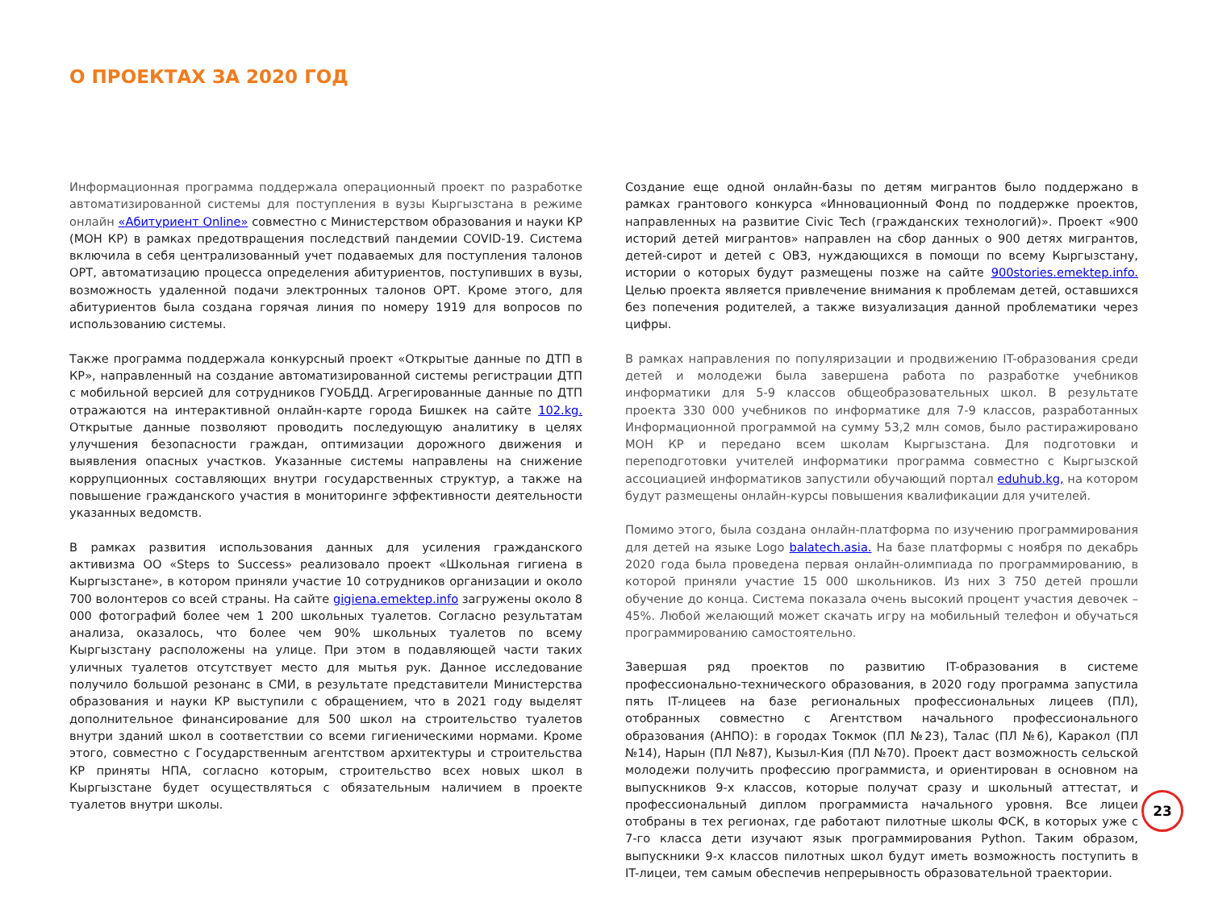О ПРОЕКТАХ ЗА 2020 ГОД
Информационная программа поддержала операционный проект по разработке автоматизированной системы для поступления в вузы Кыргызстана в режиме онлайн «Абитуриент Online» совместно с Министерством образования и науки КР (МОН КР) в рамках предотвращения последствий пандемии COVID-19. Система включила в себя централизованный учет подаваемых для поступления талонов ОРТ, автоматизацию процесса определения абитуриентов, поступивших в вузы, возможность удаленной подачи электронных талонов ОРТ. Кроме этого, для абитуриентов была создана горячая линия по номеру 1919 для вопросов по использованию системы.
Также программа поддержала конкурсный проект «Открытые данные по ДТП в КР», направленный на создание автоматизированной системы регистрации ДТП с мобильной версией для сотрудников ГУОБДД. Агрегированные данные по ДТП отражаются на интерактивной онлайн-карте города Бишкек на сайте 102.kg. Открытые данные позволяют проводить последующую аналитику в целях улучшения безопасности граждан, оптимизации дорожного движения и выявления опасных участков. Указанные системы направлены на снижение коррупционных составляющих внутри государственных структур, а также на повышение гражданского участия в мониторинге эффективности деятельности указанных ведомств.
В рамках развития использования данных для усиления гражданского активизма ОО «Steps to Success» реализовало проект «Школьная гигиена в Кыргызстане», в котором приняли участие 10 сотрудников организации и около 700 волонтеров со всей страны. На сайте gigiena.emektep.info загружены около 8 000 фотографий более чем 1 200 школьных туалетов. Согласно результатам анализа, оказалось, что более чем 90% школьных туалетов по всему Кыргызстану расположены на улице. При этом в подавляющей части таких уличных туалетов отсутствует место для мытья рук. Данное исследование получило большой резонанс в СМИ, в результате представители Министерства образования и науки КР выступили с обращением, что в 2021 году выделят дополнительное финансирование для 500 школ на строительство туалетов внутри зданий школ в соответствии со всеми гигиеническими нормами. Кроме этого, совместно с Государственным агентством архитектуры и строительства КР приняты НПА, согласно которым, строительство всех новых школ в Кыргызстане будет осуществляться с обязательным наличием в проекте туалетов внутри школы.
Создание еще одной онлайн-базы по детям мигрантов было поддержано в рамках грантового конкурса «Инновационный Фонд по поддержке проектов, направленных на развитие Civic Tech (гражданских технологий)». Проект «900 историй детей мигрантов» направлен на сбор данных о 900 детях мигрантов, детей-сирот и детей с ОВЗ, нуждающихся в помощи по всему Кыргызстану, истории о которых будут размещены позже на сайте 900stories.emektep.info. Целью проекта является привлечение внимания к проблемам детей, оставшихся без попечения родителей, а также визуализация данной проблематики через цифры.
В рамках направления по популяризации и продвижению IT-образования среди детей и молодежи была завершена работа по разработке учебников информатики для 5-9 классов общеобразовательных школ. В результате проекта 330 000 учебников по информатике для 7-9 классов, разработанных Информационной программой на сумму 53,2 млн сомов, было растиражировано МОН КР и передано всем школам Кыргызстана. Для подготовки и переподготовки учителей информатики программа совместно с Кыргызской ассоциацией информатиков запустили обучающий портал eduhub.kg, на котором будут размещены онлайн-курсы повышения квалификации для учителей.
Помимо этого, была создана онлайн-платформа по изучению программирования для детей на языке Logo balatech.asia. На базе платформы с ноября по декабрь 2020 года была проведена первая онлайн-олимпиада по программированию, в которой приняли участие 15 000 школьников. Из них 3 750 детей прошли обучение до конца. Система показала очень высокий процент участия девочек – 45%. Любой желающий может скачать игру на мобильный телефон и обучаться программированию самостоятельно.
Завершая ряд проектов по развитию IT-образования в системе профессионально-технического образования, в 2020 году программа запустила пять IT-лицеев на базе региональных профессиональных лицеев (ПЛ), отобранных совместно с Агентством начального профессионального образования (АНПО): в городах Токмок (ПЛ №23), Талас (ПЛ №6), Каракол (ПЛ №14), Нарын (ПЛ №87), Кызыл-Кия (ПЛ №70). Проект даст возможность сельской молодежи получить профессию программиста, и ориентирован в основном на выпускников 9-х классов, которые получат сразу и школьный аттестат, и профессиональный диплом программиста начального уровня. Все лицеи отобраны в тех регионах, где работают пилотные школы ФСК, в которых уже с 7-го класса дети изучают язык программирования Python. Таким образом, выпускники 9-х классов пилотных школ будут иметь возможность поступить в IT-лицеи, тем самым обеспечив непрерывность образовательной траектории.
23